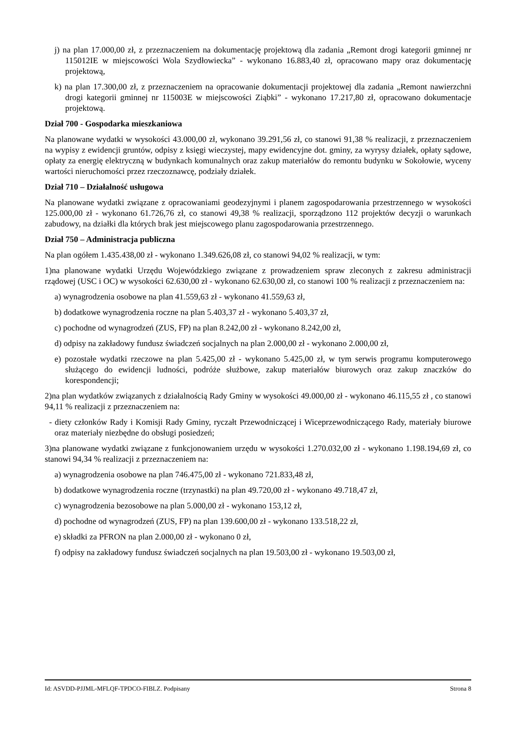j) na plan 17.000,00 zł, z przeznaczeniem na dokumentację projektową dla zadania „Remont drogi kategorii gminnej nr 115012IE w miejscowości Wola Szydłowiecka” - wykonano 16.883,40 zł, opracowano mapy oraz dokumentację projektową,
k) na plan 17.300,00 zł, z przeznaczeniem na opracowanie dokumentacji projektowej dla zadania „Remont nawierzchni drogi kategorii gminnej nr 115003E w miejscowości Ziąbki” - wykonano 17.217,80 zł, opracowano dokumentacje projektową.
Dział 700 - Gospodarka mieszkaniowa
Na planowane wydatki w wysokości 43.000,00 zł, wykonano 39.291,56 zł, co stanowi 91,38 % realizacji, z przeznaczeniem na wypisy z ewidencji gruntów, odpisy z księgi wieczystej, mapy ewidencyjne dot. gminy, za wyrysy działek, opłaty sądowe, opłaty za energię elektryczną w budynkach komunalnych oraz zakup materiałów do remontu budynku w Sokołowie, wyceny wartości nieruchomości przez rzeczoznawcę, podziały działek.
Dział 710 – Działalność usługowa
Na planowane wydatki związane z opracowaniami geodezyjnymi i planem zagospodarowania przestrzennego w wysokości 125.000,00 zł - wykonano 61.726,76 zł, co stanowi 49,38 % realizacji, sporządzono 112 projektów decyzji o warunkach zabudowy, na działki dla których brak jest miejscowego planu zagospodarowania przestrzennego.
Dział 750 – Administracja publiczna
Na plan ogółem 1.435.438,00 zł - wykonano 1.349.626,08 zł, co stanowi 94,02 % realizacji, w tym:
1)na planowane wydatki Urzędu Wojewódzkiego związane z prowadzeniem spraw zleconych z zakresu administracji rządowej (USC i OC) w wysokości 62.630,00 zł - wykonano 62.630,00 zł, co stanowi 100 % realizacji z przeznaczeniem na:
a) wynagrodzenia osobowe na plan 41.559,63 zł - wykonano 41.559,63 zł,
b) dodatkowe wynagrodzenia roczne na plan 5.403,37 zł - wykonano 5.403,37 zł,
c) pochodne od wynagrodzeń (ZUS, FP) na plan 8.242,00 zł - wykonano 8.242,00 zł,
d) odpisy na zakładowy fundusz świadczeń socjalnych na plan 2.000,00 zł - wykonano 2.000,00 zł,
e) pozostałe wydatki rzeczowe na plan 5.425,00 zł - wykonano 5.425,00 zł, w tym serwis programu komputerowego służącego do ewidencji ludności, podróże służbowe, zakup materiałów biurowych oraz zakup znaczków do korespondencji;
2)na plan wydatków związanych z działalnością Rady Gminy w wysokości 49.000,00 zł - wykonano 46.115,55 zł , co stanowi 94,11 % realizacji z przeznaczeniem na:
- diety członków Rady i Komisji Rady Gminy, ryczałt Przewodniczącej i Wiceprzewodniczącego Rady, materiały biurowe oraz materiały niezbędne do obsługi posiedzeń;
3)na planowane wydatki związane z funkcjonowaniem urzędu w wysokości 1.270.032,00 zł - wykonano 1.198.194,69 zł, co stanowi 94,34 % realizacji z przeznaczeniem na:
a) wynagrodzenia osobowe na plan 746.475,00 zł - wykonano 721.833,48 zł,
b) dodatkowe wynagrodzenia roczne (trzynastki) na plan 49.720,00 zł - wykonano 49.718,47 zł,
c) wynagrodzenia bezosobowe na plan 5.000,00 zł - wykonano 153,12 zł,
d) pochodne od wynagrodzeń (ZUS, FP) na plan 139.600,00 zł - wykonano 133.518,22 zł,
e) składki za PFRON na plan 2.000,00 zł - wykonano 0 zł,
f) odpisy na zakładowy fundusz świadczeń socjalnych na plan 19.503,00 zł - wykonano 19.503,00 zł,
Id: ASVDD-PJJML-MFLQF-TPDCO-FIBLZ. Podpisany Strona 8